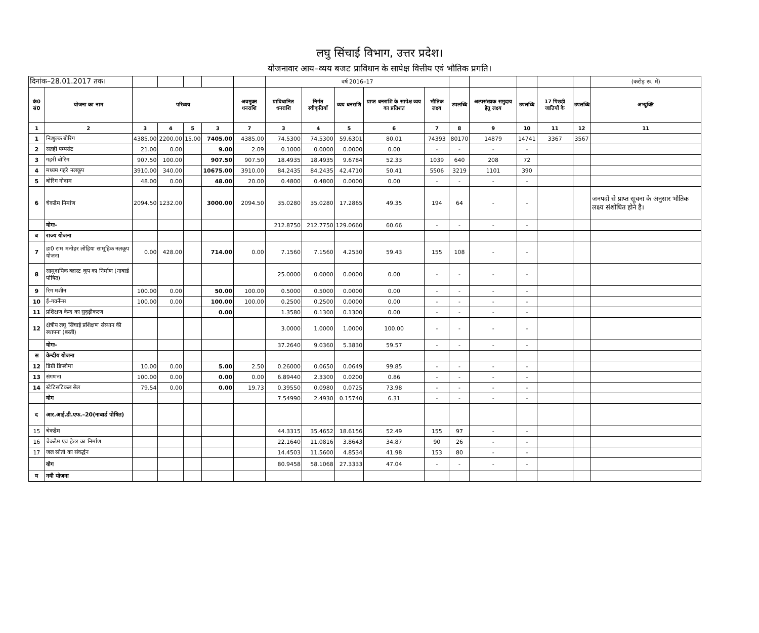लघु सिंचाई विभाग, उत्तर प्रदेश।
योजनावार आय–व्यय बजट प्राविधान के सापेक्ष वित्तीय एवं भौतिक प्रगति।
| दिनांक–28.01.2017 तक। | | | | | | | वर्ष 2016–17 | | | | | | | | | | (करोड़ रू. में) |
| कं0 सं0 | योजना का नाम | परिव्यय | | | | अवमुक्त धनराशि | प्राविधानित धनराशि | निर्गत स्वीकृतियॉं | व्यय धनराशि | प्राप्त धनराशि के सापेक्ष व्यय का प्रतिशत | भौतिक लक्ष्य | उपलब्धि | अल्पसंख्यक समुदाय हेतु लक्ष्य | उपलब्धि | 17 पिछड़ी जातियों के | उपलब्धि | अभ्युक्ति |
| 1 | 2 | 3 | 4 | 5 | 3 | 7 | 3 | 4 | 5 | 6 | 7 | 8 | 9 | 10 | 11 | 12 | 11 |
| 1 | निःशुल्क बोरिंग | 4385.00 | 2200.00 | 15.00 | 7405.00 | 4385.00 | 74.5300 | 74.5300 | 59.6301 | 80.01 | 74393 | 80170 | 14879 | 14741 | 3367 | 3567 | |
| 2 | सतही पम्पसेट | 21.00 | 0.00 | | 9.00 | 2.09 | 0.1000 | 0.0000 | 0.0000 | 0.00 | - | - | - | - | | | |
| 3 | गहरी बोरिंग | 907.50 | 100.00 | | 907.50 | 907.50 | 18.4935 | 18.4935 | 9.6784 | 52.33 | 1039 | 640 | 208 | 72 | | | |
| 4 | मध्यम गहरे नलकूप | 3910.00 | 340.00 | | 10675.00 | 3910.00 | 84.2435 | 84.2435 | 42.4710 | 50.41 | 5506 | 3219 | 1101 | 390 | | | |
| 5 | बोरिंग गोदाम | 48.00 | 0.00 | | 48.00 | 20.00 | 0.4800 | 0.4800 | 0.0000 | 0.00 | - | - | - | - | | | |
| 6 | चेकडैम निर्माण | 2094.50 | 1232.00 | | 3000.00 | 2094.50 | 35.0280 | 35.0280 | 17.2865 | 49.35 | 194 | 64 | - | - | | | जनपदों से प्राप्त सूचना के अनुसार भौतिक लक्ष्य संशोधित होने है। |
| | योगः– | | | | | | 212.8750 | 212.7750 | 129.0660 | 60.66 | - | - | - | - | | | |
| ब | राज्य योजना | | | | | | | | | | | | | | | | |
| 7 | डा0 राम मनोहर लोहिया सामूहिक नलकूप योजना | 0.00 | 428.00 | | 714.00 | 0.00 | 7.1560 | 7.1560 | 4.2530 | 59.43 | 155 | 108 | - | - | | | |
| 8 | सामुदायिक ब्लास्ट कूप का निर्माण (नाबार्ड पोषित) | | | | | | 25.0000 | 0.0000 | 0.0000 | 0.00 | - | - | - | - | | | |
| 9 | रिग मशीन | 100.00 | 0.00 | | 50.00 | 100.00 | 0.5000 | 0.5000 | 0.0000 | 0.00 | - | - | - | - | | | |
| 10 | ई–गवर्नेन्स | 100.00 | 0.00 | | 100.00 | 100.00 | 0.2500 | 0.2500 | 0.0000 | 0.00 | - | - | - | - | | | |
| 11 | प्रशिक्षण केन्द का सुदृढ़ीकरण | | | | 0.00 | | 1.3580 | 0.1300 | 0.1300 | 0.00 | - | - | - | - | | | |
| 12 | क्षेत्रीय लघु सिंचाई प्रशिक्षण संस्थान की स्थापना (बस्ती) | | | | | | 3.0000 | 1.0000 | 1.0000 | 100.00 | - | - | - | - | | | |
| | योगः– | | | | | | 37.2640 | 9.0360 | 5.3830 | 59.57 | - | - | - | - | | | |
| स | केन्दीय योजना | | | | | | | | | | | | | | | | |
| 12 | डिग्री डिप्लोमा | 10.00 | 0.00 | | 5.00 | 2.50 | 0.26000 | 0.0650 | 0.0649 | 99.85 | - | - | - | - | | | |
| 13 | संगणना | 100.00 | 0.00 | | 0.00 | 0.00 | 6.89440 | 2.3300 | 0.0200 | 0.86 | - | - | - | - | | | |
| 14 | स्टेटिसटिकल सेल | 79.54 | 0.00 | | 0.00 | 19.73 | 0.39550 | 0.0980 | 0.0725 | 73.98 | - | - | - | - | | | |
| | योग | | | | | | 7.54990 | 2.4930 | 0.15740 | 6.31 | - | - | - | - | | | |
| द | आर.आई.डी.एफ.–20(नाबार्ड पोषित) | | | | | | | | | | | | | | | | |
| 15 | चेकडैम | | | | | | 44.3315 | 35.4652 | 18.6156 | 52.49 | 155 | 97 | - | - | | | |
| 16 | चेकडैम एवं हेडर का निर्माण | | | | | | 22.1640 | 11.0816 | 3.8643 | 34.87 | 90 | 26 | - | - | | | |
| 17 | जल स्रोतो का संवर्द्धन | | | | | | 14.4503 | 11.5600 | 4.8534 | 41.98 | 153 | 80 | - | - | | | |
| | योग | | | | | | 80.9458 | 58.1068 | 27.3333 | 47.04 | - | - | - | - | | | |
| य | नयी योजना | | | | | | | | | | | | | | | | |